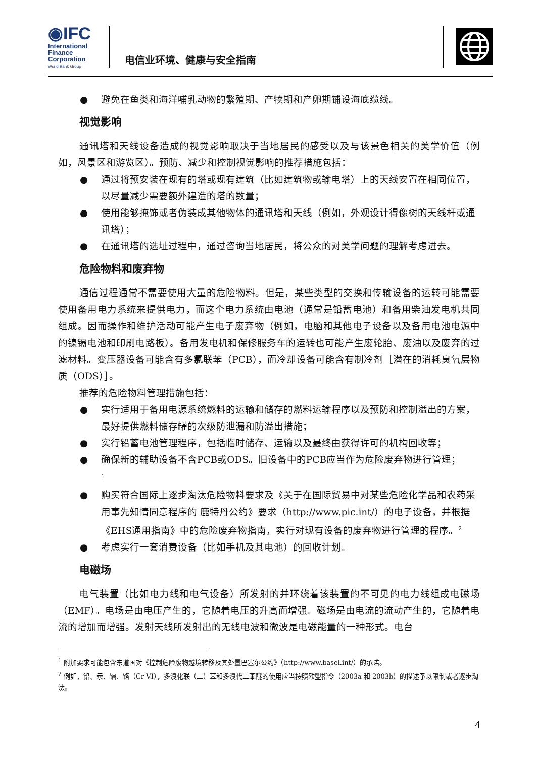◉IFC
International
Finance
Corporation
World Bank Group
电信业环境、健康与安全指南
● 避免在鱼类和海洋哺乳动物的繁殖期、产犊期和产卵期铺设海底缆线。
视觉影响
通讯塔和天线设备造成的视觉影响取决于当地居民的感受以及与该景色相关的美学价值（例如，风景区和游览区）。预防、减少和控制视觉影响的推荐措施包括：
● 通过将预安装在现有的塔或现有建筑（比如建筑物或输电塔）上的天线安置在相同位置，以尽量减少需要额外建造的塔的数量；
● 使用能够掩饰或者伪装成其他物体的通讯塔和天线（例如，外观设计得像树的天线杆或通讯塔）；
● 在通讯塔的选址过程中，通过咨询当地居民，将公众的对美学问题的理解考虑进去。
危险物料和废弃物
通信过程通常不需要使用大量的危险物料。但是，某些类型的交换和传输设备的运转可能需要使用备用电力系统来提供电力，而这个电力系统由电池（通常是铅蓄电池）和备用柴油发电机共同组成。因而操作和维护活动可能产生电子废弃物（例如，电脑和其他电子设备以及备用电池电源中的镍镉电池和印刷电路板）。备用发电机和保修服务车的运转也可能产生废轮胎、废油以及废弃的过滤材料。变压器设备可能含有多氯联苯（PCB），而冷却设备可能含有制冷剂［潜在的消耗臭氧层物质（ODS）］。
推荐的危险物料管理措施包括：
● 实行适用于备用电源系统燃料的运输和储存的燃料运输程序以及预防和控制溢出的方案，最好提供燃料储存罐的次级防泄漏和防溢出措施；
● 实行铅蓄电池管理程序，包括临时储存、运输以及最终由获得许可的机构回收等；
● 确保新的辅助设备不含PCB或ODS。旧设备中的PCB应当作为危险废弃物进行管理；
<sup>1</sup>
● 购买符合国际上逐步淘汰危险物料要求及《关于在国际贸易中对某些危险化学品和农药采用事先知情同意程序的 鹿特丹公约》要求（http://www.pic.int/）的电子设备，并根据《EHS通用指南》中的危险废弃物指南，实行对现有设备的废弃物进行管理的程序。<sup>2</sup>
● 考虑实行一套消费设备（比如手机及其电池）的回收计划。
电磁场
电气装置（比如电力线和电气设备）所发射的并环绕着该装置的不可见的电力线组成电磁场（EMF）。电场是由电压产生的，它随着电压的升高而增强。磁场是由电流的流动产生的，它随着电流的增加而增强。发射天线所发射出的无线电波和微波是电磁能量的一种形式。电台
<sup>1</sup> 附加要求可能包含东道国对《控制危险废物越境转移及其处置巴塞尔公约》（http://www.basel.int/）的承诺。
<sup>2</sup> 例如，铅、汞、镉、铬（Cr VI），多溴化联（二）苯和多溴代二苯醚的使用应当按照欧盟指令（2003a 和 2003b）的描述予以限制或者逐步淘汰。
4